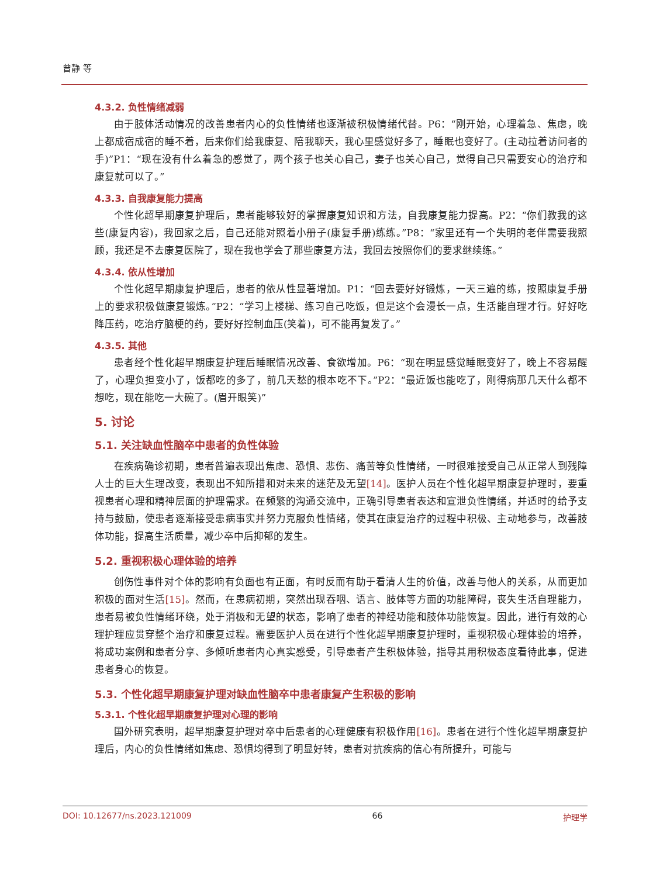曾静 等
4.3.2. 负性情绪减弱
由于肢体活动情况的改善患者内心的负性情绪也逐渐被积极情绪代替。P6：“刚开始，心理着急、焦虑，晚上都成宿成宿的睡不着，后来你们给我康复、陪我聊天，我心里感觉好多了，睡眠也变好了。(主动拉着访问者的手)”P1：“现在没有什么着急的感觉了，两个孩子也关心自己，妻子也关心自己，觉得自己只需要安心的治疗和康复就可以了。”
4.3.3. 自我康复能力提高
个性化超早期康复护理后，患者能够较好的掌握康复知识和方法，自我康复能力提高。P2：“你们教我的这些(康复内容)，我回家之后，自己还能对照着小册子(康复手册)练练。”P8：“家里还有一个失明的老伴需要我照顾，我还是不去康复医院了，现在我也学会了那些康复方法，我回去按照你们的要求继续练。”
4.3.4. 依从性增加
个性化超早期康复护理后，患者的依从性显著增加。P1：“回去要好好锻炼，一天三遍的练，按照康复手册上的要求积极做康复锻炼。”P2：“学习上楼梯、练习自己吃饭，但是这个会漫长一点，生活能自理才行。好好吃降压药，吃治疗脑梗的药，要好好控制血压(笑着)，可不能再复发了。”
4.3.5. 其他
患者经个性化超早期康复护理后睡眠情况改善、食欲增加。P6：“现在明显感觉睡眠变好了，晚上不容易醒了，心理负担变小了，饭都吃的多了，前几天愁的根本吃不下。”P2：“最近饭也能吃了，刚得病那几天什么都不想吃，现在能吃一大碗了。(眉开眼笑)”
5. 讨论
5.1. 关注缺血性脑卒中患者的负性体验
在疾病确诊初期，患者普遍表现出焦虑、恐惧、悲伤、痛苦等负性情绪，一时很难接受自己从正常人到残障人士的巨大生理改变，表现出不知所措和对未来的迷茫及无望[14]。医护人员在个性化超早期康复护理时，要重视患者心理和精神层面的护理需求。在频繁的沟通交流中，正确引导患者表达和宣泄负性情绪，并适时的给予支持与鼓励，使患者逐渐接受患病事实并努力克服负性情绪，使其在康复治疗的过程中积极、主动地参与，改善肢体功能，提高生活质量，减少卒中后抑郁的发生。
5.2. 重视积极心理体验的培养
创伤性事件对个体的影响有负面也有正面，有时反而有助于看清人生的价值，改善与他人的关系，从而更加积极的面对生活[15]。然而，在患病初期，突然出现吞咽、语言、肢体等方面的功能障碍，丧失生活自理能力，患者易被负性情绪环绕，处于消极和无望的状态，影响了患者的神经功能和肢体功能恢复。因此，进行有效的心理护理应贯穿整个治疗和康复过程。需要医护人员在进行个性化超早期康复护理时，重视积极心理体验的培养，将成功案例和患者分享、多倾听患者内心真实感受，引导患者产生积极体验，指导其用积极态度看待此事，促进患者身心的恢复。
5.3. 个性化超早期康复护理对缺血性脑卒中患者康复产生积极的影响
5.3.1. 个性化超早期康复护理对心理的影响
国外研究表明，超早期康复护理对卒中后患者的心理健康有积极作用[16]。患者在进行个性化超早期康复护理后，内心的负性情绪如焦虑、恐惧均得到了明显好转，患者对抗疾病的信心有所提升，可能与
DOI: 10.12677/ns.2023.121009 66 护理学